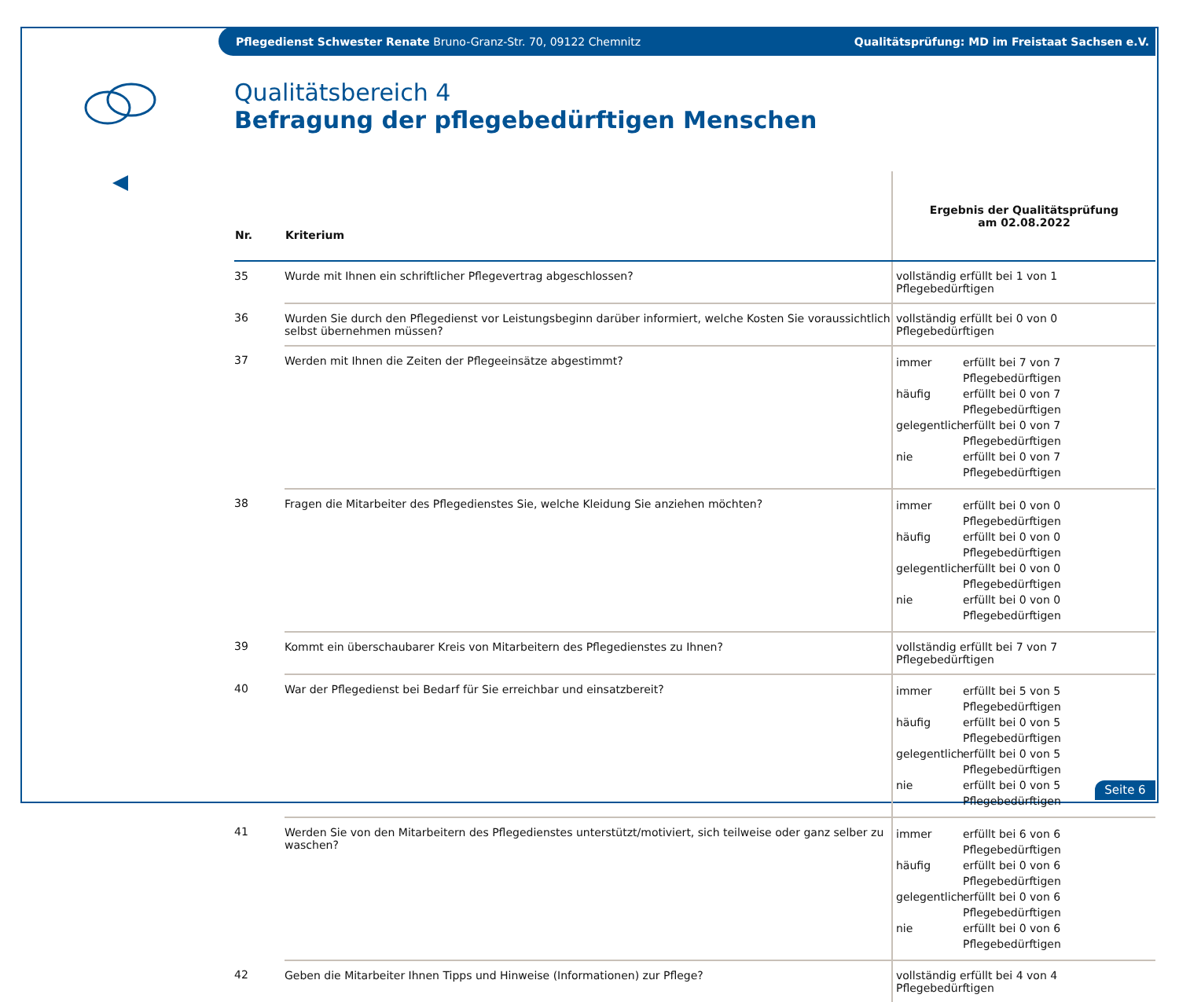Pflegedienst Schwester Renate Bruno-Granz-Str. 70, 09122 Chemnitz Qualitätsprüfung: MD im Freistaat Sachsen e.V.
Qualitätsbereich 4
Befragung der pflegebedürftigen Menschen
| Nr. | Kriterium | Ergebnis der Qualitätsprüfung am 02.08.2022 |
| --- | --- | --- |
| 35 | Wurde mit Ihnen ein schriftlicher Pflegevertrag abgeschlossen? | vollständig erfüllt bei 1 von 1 Pflegebedürftigen |
| 36 | Wurden Sie durch den Pflegedienst vor Leistungsbeginn darüber informiert, welche Kosten Sie voraussichtlich selbst übernehmen müssen? | vollständig erfüllt bei 0 von 0 Pflegebedürftigen |
| 37 | Werden mit Ihnen die Zeiten der Pflegeeinsätze abgestimmt? | immer erfüllt bei 7 von 7 Pflegebedürftigen häufig erfüllt bei 0 von 7 Pflegebedürftigen gelegentlich erfüllt bei 0 von 7 Pflegebedürftigen nie erfüllt bei 0 von 7 Pflegebedürftigen |
| 38 | Fragen die Mitarbeiter des Pflegedienstes Sie, welche Kleidung Sie anziehen möchten? | immer erfüllt bei 0 von 0 Pflegebedürftigen häufig erfüllt bei 0 von 0 Pflegebedürftigen gelegentlich erfüllt bei 0 von 0 Pflegebedürftigen nie erfüllt bei 0 von 0 Pflegebedürftigen |
| 39 | Kommt ein überschaubarer Kreis von Mitarbeitern des Pflegedienstes zu Ihnen? | vollständig erfüllt bei 7 von 7 Pflegebedürftigen |
| 40 | War der Pflegedienst bei Bedarf für Sie erreichbar und einsatzbereit? | immer erfüllt bei 5 von 5 Pflegebedürftigen häufig erfüllt bei 0 von 5 Pflegebedürftigen gelegentlich erfüllt bei 0 von 5 Pflegebedürftigen nie erfüllt bei 0 von 5 Pflegebedürftigen |
| 41 | Werden Sie von den Mitarbeitern des Pflegedienstes unterstützt/motiviert, sich teilweise oder ganz selber zu waschen? | immer erfüllt bei 6 von 6 Pflegebedürftigen häufig erfüllt bei 0 von 6 Pflegebedürftigen gelegentlich erfüllt bei 0 von 6 Pflegebedürftigen nie erfüllt bei 0 von 6 Pflegebedürftigen |
| 42 | Geben die Mitarbeiter Ihnen Tipps und Hinweise (Informationen) zur Pflege? | vollständig erfüllt bei 4 von 4 Pflegebedürftigen |
Seite 6